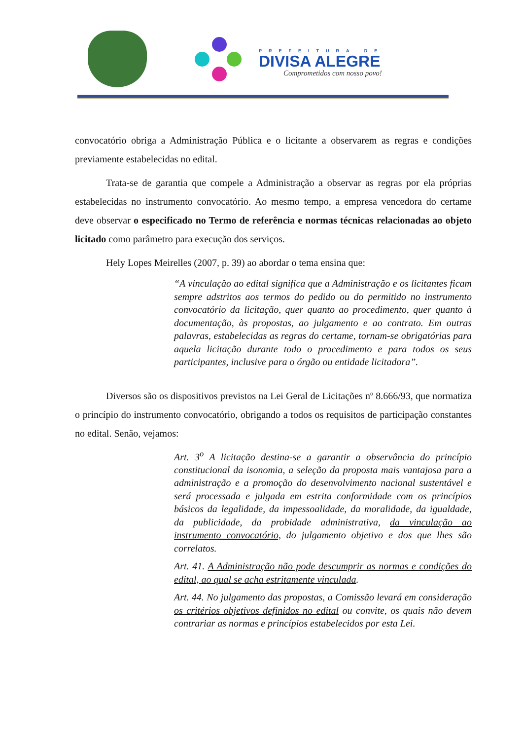PREFEITURA DE
DIVISA ALEGRE
Comprometidos com nosso povo!
convocatório obriga a Administração Pública e o licitante a observarem as regras e condições previamente estabelecidas no edital.
Trata-se de garantia que compele a Administração a observar as regras por ela próprias estabelecidas no instrumento convocatório. Ao mesmo tempo, a empresa vencedora do certame deve observar o especificado no Termo de referência e normas técnicas relacionadas ao objeto licitado como parâmetro para execução dos serviços.
Hely Lopes Meirelles (2007, p. 39) ao abordar o tema ensina que:
“A vinculação ao edital significa que a Administração e os licitantes ficam sempre adstritos aos termos do pedido ou do permitido no instrumento convocatório da licitação, quer quanto ao procedimento, quer quanto à documentação, às propostas, ao julgamento e ao contrato. Em outras palavras, estabelecidas as regras do certame, tornam-se obrigatórias para aquela licitação durante todo o procedimento e para todos os seus participantes, inclusive para o órgão ou entidade licitadora”.
Diversos são os dispositivos previstos na Lei Geral de Licitações nº 8.666/93, que normatiza o princípio do instrumento convocatório, obrigando a todos os requisitos de participação constantes no edital. Senão, vejamos:
Art. 3<sup>o</sup> A licitação destina-se a garantir a observância do princípio constitucional da isonomia, a seleção da proposta mais vantajosa para a administração e a promoção do desenvolvimento nacional sustentável e será processada e julgada em estrita conformidade com os princípios básicos da legalidade, da impessoalidade, da moralidade, da igualdade, da publicidade, da probidade administrativa, da vinculação ao instrumento convocatório, do julgamento objetivo e dos que lhes são correlatos.
Art. 41. A Administração não pode descumprir as normas e condições do edital, ao qual se acha estritamente vinculada.
Art. 44. No julgamento das propostas, a Comissão levará em consideração os critérios objetivos definidos no edital ou convite, os quais não devem contrariar as normas e princípios estabelecidos por esta Lei.